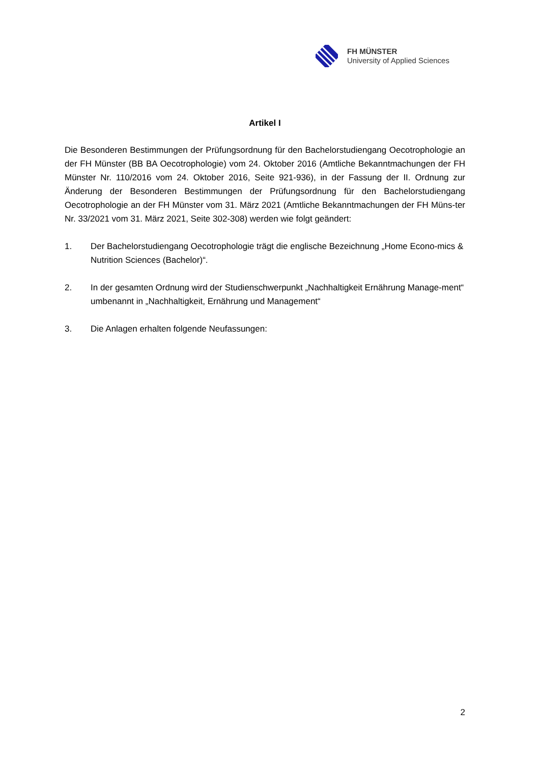FH MÜNSTER
University of Applied Sciences
Artikel I
Die Besonderen Bestimmungen der Prüfungsordnung für den Bachelorstudiengang Oecotrophologie an der FH Münster (BB BA Oecotrophologie) vom 24. Oktober 2016 (Amtliche Bekanntmachungen der FH Münster Nr. 110/2016 vom 24. Oktober 2016, Seite 921-936), in der Fassung der II. Ordnung zur Änderung der Besonderen Bestimmungen der Prüfungsordnung für den Bachelorstudiengang Oecotrophologie an der FH Münster vom 31. März 2021 (Amtliche Bekanntmachungen der FH Müns-ter Nr. 33/2021 vom 31. März 2021, Seite 302-308) werden wie folgt geändert:
1. Der Bachelorstudiengang Oecotrophologie trägt die englische Bezeichnung „Home Econo-mics & Nutrition Sciences (Bachelor)“.
2. In der gesamten Ordnung wird der Studienschwerpunkt „Nachhaltigkeit Ernährung Manage-ment“ umbenannt in „Nachhaltigkeit, Ernährung und Management“
3. Die Anlagen erhalten folgende Neufassungen:
2